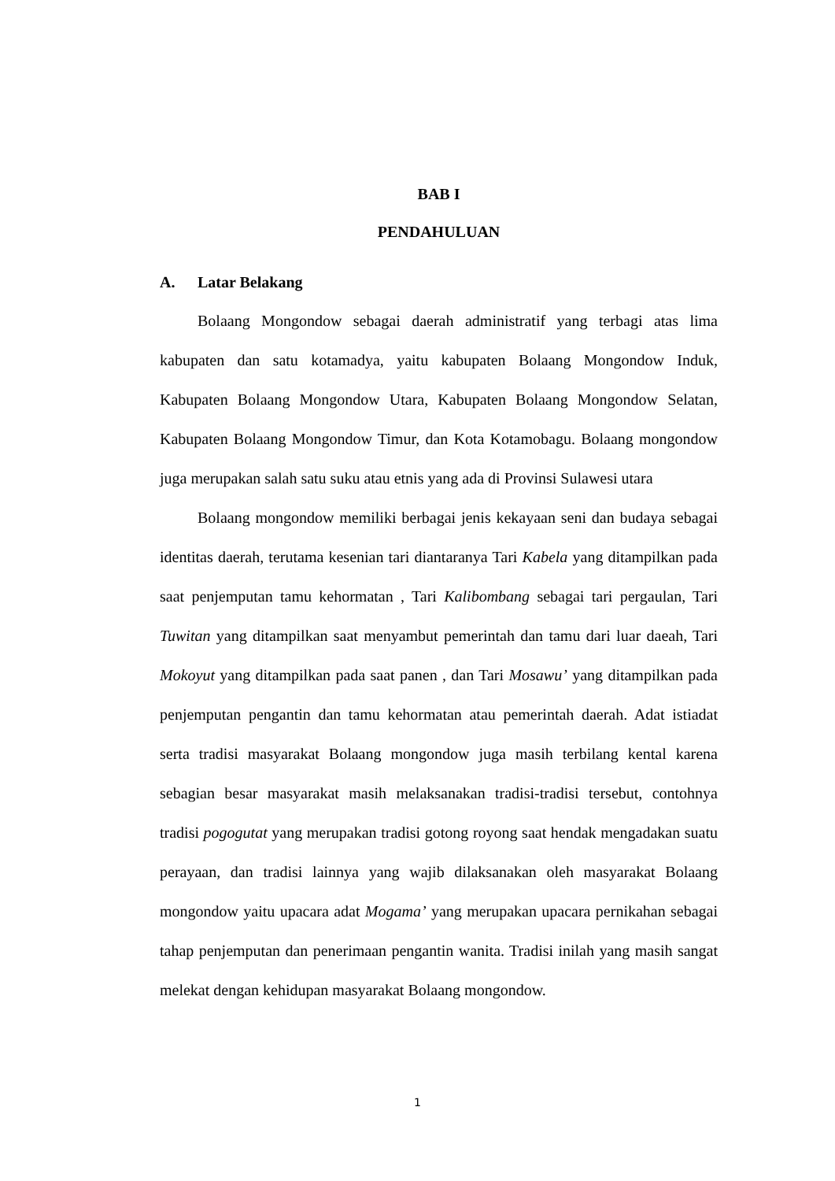BAB I
PENDAHULUAN
A. Latar Belakang
Bolaang Mongondow sebagai daerah administratif yang terbagi atas lima kabupaten dan satu kotamadya, yaitu kabupaten Bolaang Mongondow Induk, Kabupaten Bolaang Mongondow Utara, Kabupaten Bolaang Mongondow Selatan, Kabupaten Bolaang Mongondow Timur, dan Kota Kotamobagu. Bolaang mongondow juga merupakan salah satu suku atau etnis yang ada di Provinsi Sulawesi utara
Bolaang mongondow memiliki berbagai jenis kekayaan seni dan budaya sebagai identitas daerah, terutama kesenian tari diantaranya Tari Kabela yang ditampilkan pada saat penjemputan tamu kehormatan , Tari Kalibombang sebagai tari pergaulan, Tari Tuwitan yang ditampilkan saat menyambut pemerintah dan tamu dari luar daeah, Tari Mokoyut yang ditampilkan pada saat panen , dan Tari Mosawu’ yang ditampilkan pada penjemputan pengantin dan tamu kehormatan atau pemerintah daerah. Adat istiadat serta tradisi masyarakat Bolaang mongondow juga masih terbilang kental karena sebagian besar masyarakat masih melaksanakan tradisi-tradisi tersebut, contohnya tradisi pogogutat yang merupakan tradisi gotong royong saat hendak mengadakan suatu perayaan, dan tradisi lainnya yang wajib dilaksanakan oleh masyarakat Bolaang mongondow yaitu upacara adat Mogama’ yang merupakan upacara pernikahan sebagai tahap penjemputan dan penerimaan pengantin wanita. Tradisi inilah yang masih sangat melekat dengan kehidupan masyarakat Bolaang mongondow.
1